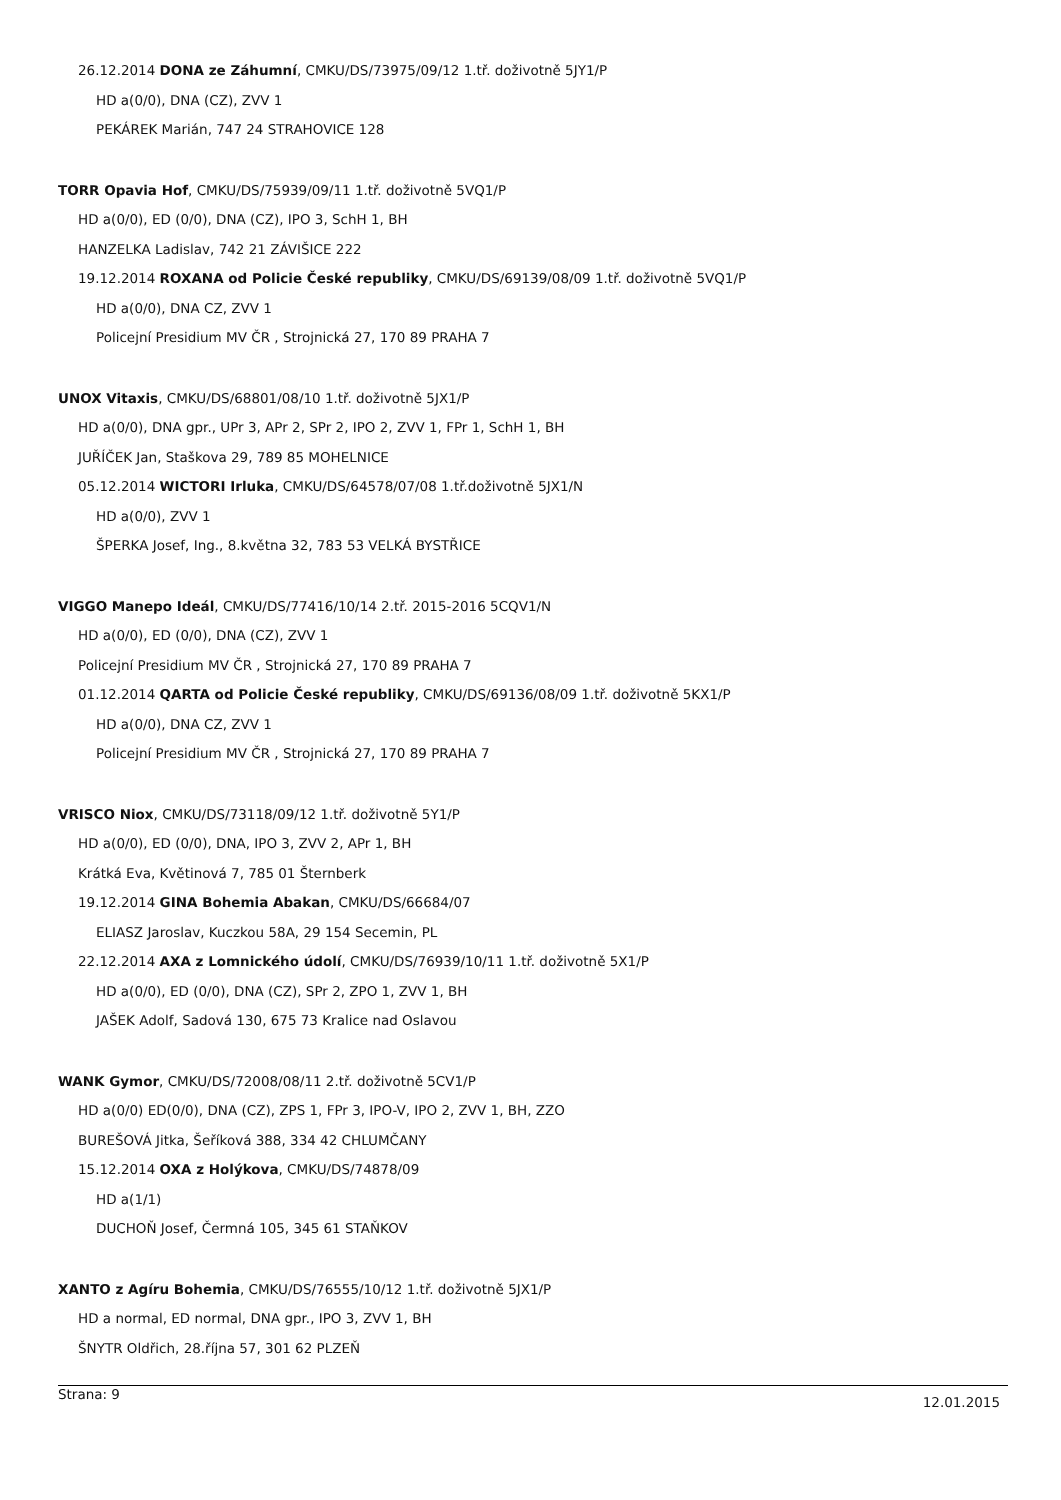26.12.2014 DONA ze Záhumní, CMKU/DS/73975/09/12 1.tř. doživotně 5JY1/P
HD a(0/0), DNA (CZ), ZVV 1
PEKÁREK Marián, 747 24 STRAHOVICE 128
TORR Opavia Hof, CMKU/DS/75939/09/11 1.tř. doživotně 5VQ1/P
HD a(0/0), ED (0/0), DNA (CZ), IPO 3, SchH 1, BH
HANZELKA Ladislav, 742 21 ZÁVIŠICE 222
19.12.2014 ROXANA od Policie České republiky, CMKU/DS/69139/08/09 1.tř. doživotně 5VQ1/P
HD a(0/0), DNA CZ, ZVV 1
Policejní Presidium MV ČR , Strojnická 27, 170 89 PRAHA 7
UNOX Vitaxis, CMKU/DS/68801/08/10 1.tř. doživotně 5JX1/P
HD a(0/0), DNA gpr., UPr 3, APr 2, SPr 2, IPO 2, ZVV 1, FPr 1, SchH 1, BH
JUŘÍČEK Jan, Staškova 29, 789 85 MOHELNICE
05.12.2014 WICTORI Irluka, CMKU/DS/64578/07/08 1.tř.doživotně 5JX1/N
HD a(0/0), ZVV 1
ŠPERKA Josef, Ing., 8.května 32, 783 53 VELKÁ BYSTŘICE
VIGGO Manepo Ideál, CMKU/DS/77416/10/14 2.tř. 2015-2016 5CQV1/N
HD a(0/0), ED (0/0), DNA (CZ), ZVV 1
Policejní Presidium MV ČR , Strojnická 27, 170 89 PRAHA 7
01.12.2014 QARTA od Policie České republiky, CMKU/DS/69136/08/09 1.tř. doživotně 5KX1/P
HD a(0/0), DNA CZ, ZVV 1
Policejní Presidium MV ČR , Strojnická 27, 170 89 PRAHA 7
VRISCO Niox, CMKU/DS/73118/09/12 1.tř. doživotně 5Y1/P
HD a(0/0), ED (0/0), DNA, IPO 3, ZVV 2, APr 1, BH
Krátká Eva, Květinová 7, 785 01 Šternberk
19.12.2014 GINA Bohemia Abakan, CMKU/DS/66684/07
ELIASZ Jaroslav, Kuczkou 58A, 29 154 Secemin, PL
22.12.2014 AXA z Lomnického údolí, CMKU/DS/76939/10/11 1.tř. doživotně 5X1/P
HD a(0/0), ED (0/0), DNA (CZ), SPr 2, ZPO 1, ZVV 1, BH
JAŠEK Adolf, Sadová 130, 675 73 Kralice nad Oslavou
WANK Gymor, CMKU/DS/72008/08/11 2.tř. doživotně 5CV1/P
HD a(0/0) ED(0/0), DNA (CZ), ZPS 1, FPr 3, IPO-V, IPO 2, ZVV 1, BH, ZZO
BUREŠOVÁ Jitka, Šeříková 388, 334 42 CHLUMČANY
15.12.2014 OXA z Holýkova, CMKU/DS/74878/09
HD a(1/1)
DUCHOŇ Josef, Čermná 105, 345 61 STAŇKOV
XANTO z Agíru Bohemia, CMKU/DS/76555/10/12 1.tř. doživotně 5JX1/P
HD a normal, ED normal, DNA gpr., IPO 3, ZVV 1, BH
ŠNYTR Oldřich, 28.října 57, 301 62 PLZEŇ
Strana: 9 12.01.2015